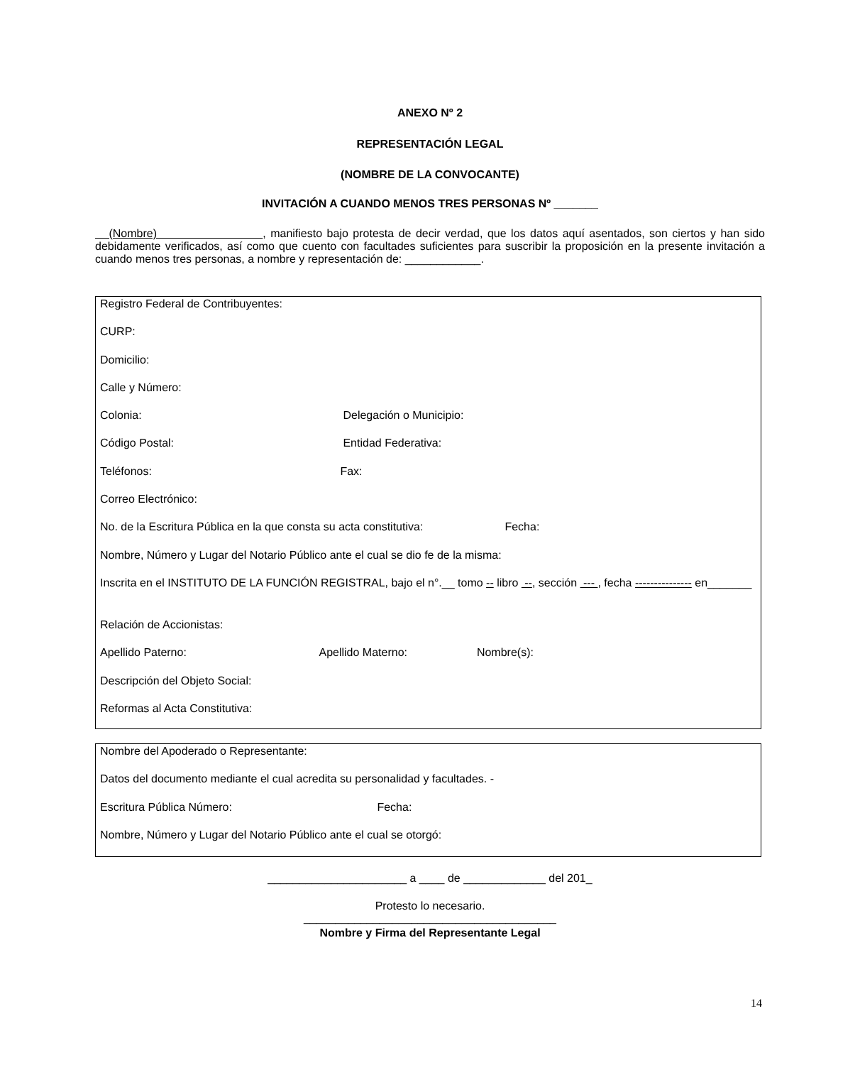ANEXO Nº 2
REPRESENTACIÓN LEGAL
(NOMBRE DE LA CONVOCANTE)
INVITACIÓN A CUANDO MENOS TRES PERSONAS Nº _______
(Nombre) , manifiesto bajo protesta de decir verdad, que los datos aquí asentados, son ciertos y han sido debidamente verificados, así como que cuento con facultades suficientes para suscribir la proposición en la presente invitación a cuando menos tres personas, a nombre y representación de: ____________.
Registro Federal de Contribuyentes:
CURP:
Domicilio:
Calle y Número:
Colonia: Delegación o Municipio:
Código Postal: Entidad Federativa:
Teléfonos: Fax:
Correo Electrónico:
No. de la Escritura Pública en la que consta su acta constitutiva: Fecha:
Nombre, Número y Lugar del Notario Público ante el cual se dio fe de la misma:
Inscrita en el INSTITUTO DE LA FUNCIÓN REGISTRAL, bajo el n°.__ tomo -- libro --, sección --- , fecha --------------- en_______
Relación de Accionistas:
Apellido Paterno: Apellido Materno: Nombre(s):
Descripción del Objeto Social:
Reformas al Acta Constitutiva:
Nombre del Apoderado o Representante:
Datos del documento mediante el cual acredita su personalidad y facultades. -
Escritura Pública Número: Fecha:
Nombre, Número y Lugar del Notario Público ante el cual se otorgó:
______________________ a ____ de _____________ del 201_
Protesto lo necesario.
________________________________________
Nombre y Firma del Representante Legal
14